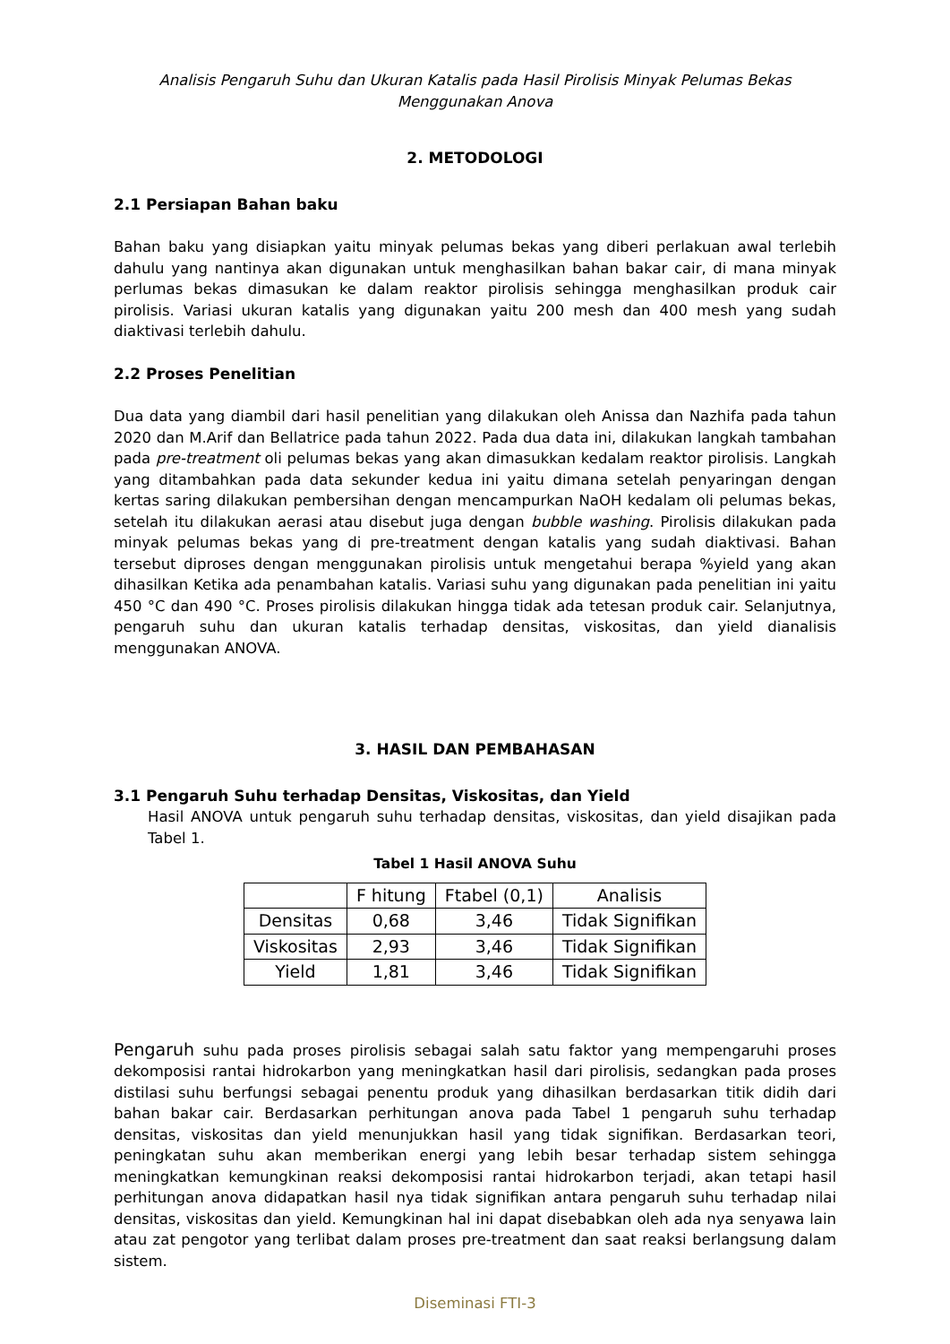Analisis Pengaruh Suhu dan Ukuran Katalis pada Hasil Pirolisis Minyak Pelumas Bekas Menggunakan Anova
2. METODOLOGI
2.1 Persiapan Bahan baku
Bahan baku yang disiapkan yaitu minyak pelumas bekas yang diberi perlakuan awal terlebih dahulu yang nantinya akan digunakan untuk menghasilkan bahan bakar cair, di mana minyak perlumas bekas dimasukan ke dalam reaktor pirolisis sehingga menghasilkan produk cair pirolisis. Variasi ukuran katalis yang digunakan yaitu 200 mesh dan 400 mesh yang sudah diaktivasi terlebih dahulu.
2.2 Proses Penelitian
Dua data yang diambil dari hasil penelitian yang dilakukan oleh Anissa dan Nazhifa pada tahun 2020 dan M.Arif dan Bellatrice pada tahun 2022. Pada dua data ini, dilakukan langkah tambahan pada pre-treatment oli pelumas bekas yang akan dimasukkan kedalam reaktor pirolisis. Langkah yang ditambahkan pada data sekunder kedua ini yaitu dimana setelah penyaringan dengan kertas saring dilakukan pembersihan dengan mencampurkan NaOH kedalam oli pelumas bekas, setelah itu dilakukan aerasi atau disebut juga dengan bubble washing. Pirolisis dilakukan pada minyak pelumas bekas yang di pre-treatment dengan katalis yang sudah diaktivasi. Bahan tersebut diproses dengan menggunakan pirolisis untuk mengetahui berapa %yield yang akan dihasilkan Ketika ada penambahan katalis. Variasi suhu yang digunakan pada penelitian ini yaitu 450 °C dan 490 °C. Proses pirolisis dilakukan hingga tidak ada tetesan produk cair. Selanjutnya, pengaruh suhu dan ukuran katalis terhadap densitas, viskositas, dan yield dianalisis menggunakan ANOVA.
3. HASIL DAN PEMBAHASAN
3.1 Pengaruh Suhu terhadap Densitas, Viskositas, dan Yield
Hasil ANOVA untuk pengaruh suhu terhadap densitas, viskositas, dan yield disajikan pada Tabel 1.
Tabel 1 Hasil ANOVA Suhu
| | F hitung | Ftabel (0,1) | Analisis |
| --- | --- | --- | --- |
| Densitas | 0,68 | 3,46 | Tidak Signifikan |
| Viskositas | 2,93 | 3,46 | Tidak Signifikan |
| Yield | 1,81 | 3,46 | Tidak Signifikan |
Pengaruh suhu pada proses pirolisis sebagai salah satu faktor yang mempengaruhi proses dekomposisi rantai hidrokarbon yang meningkatkan hasil dari pirolisis, sedangkan pada proses distilasi suhu berfungsi sebagai penentu produk yang dihasilkan berdasarkan titik didih dari bahan bakar cair. Berdasarkan perhitungan anova pada Tabel 1 pengaruh suhu terhadap densitas, viskositas dan yield menunjukkan hasil yang tidak signifikan. Berdasarkan teori, peningkatan suhu akan memberikan energi yang lebih besar terhadap sistem sehingga meningkatkan kemungkinan reaksi dekomposisi rantai hidrokarbon terjadi, akan tetapi hasil perhitungan anova didapatkan hasil nya tidak signifikan antara pengaruh suhu terhadap nilai densitas, viskositas dan yield. Kemungkinan hal ini dapat disebabkan oleh ada nya senyawa lain atau zat pengotor yang terlibat dalam proses pre-treatment dan saat reaksi berlangsung dalam sistem.
Diseminasi FTI-3